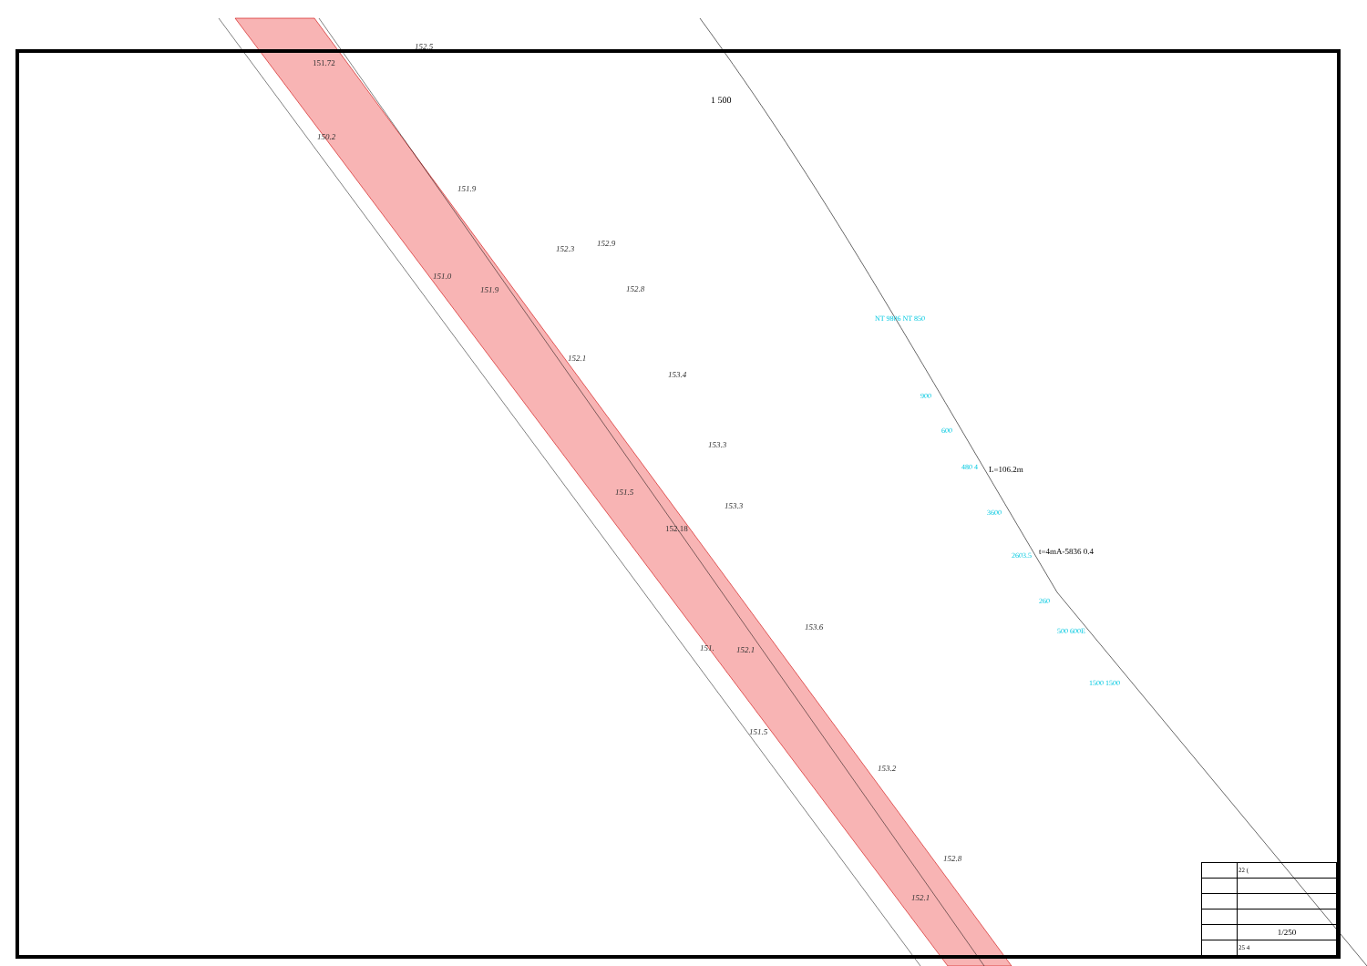1 500
151.72
150.2
151.9
152.3
152.9
151.0
151.9 152.8
152.1
153.4
153.3
151.5
153.3
152.18
153.6
151. 152.1
151.5
153.2
152.8
152.1
152.5
NT 9806 NT 850
900
600
480 4
3600
2603.5
260
500 600E
1500 1500
L=106.2m
t=4mA-5836 0.4
| | 22 ( |
| | 1/250 |
| | 25 4 |